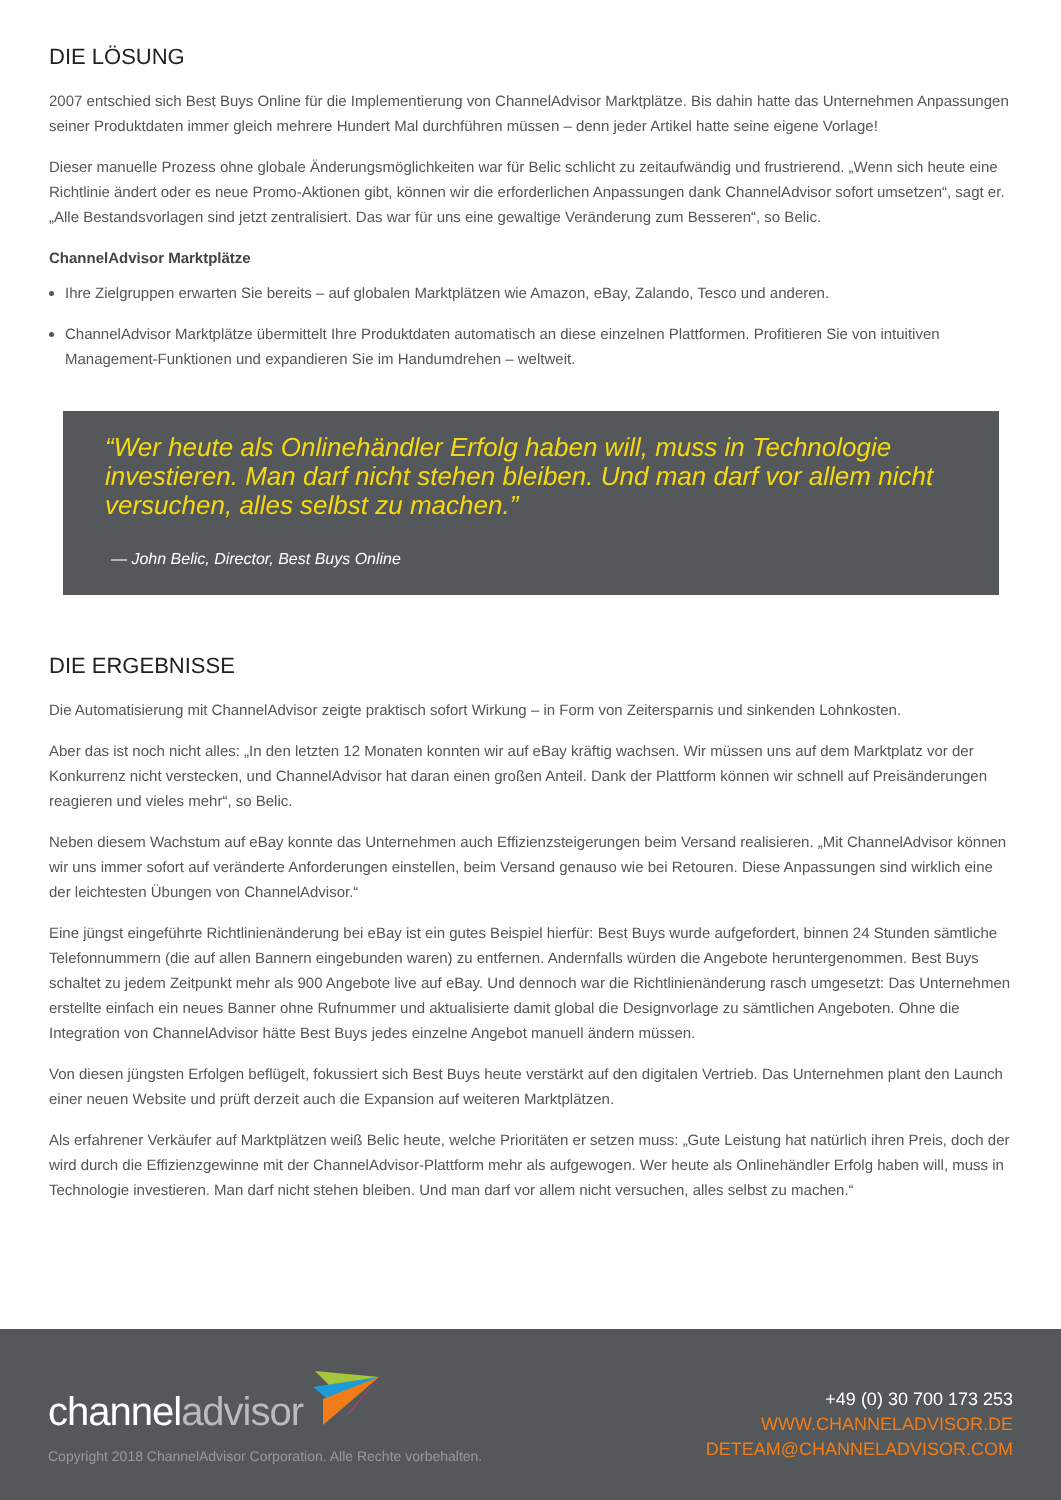DIE LÖSUNG
2007 entschied sich Best Buys Online für die Implementierung von ChannelAdvisor Marktplätze. Bis dahin hatte das Unternehmen Anpassungen seiner Produktdaten immer gleich mehrere Hundert Mal durchführen müssen – denn jeder Artikel hatte seine eigene Vorlage!
Dieser manuelle Prozess ohne globale Änderungsmöglichkeiten war für Belic schlicht zu zeitaufwändig und frustrierend. „Wenn sich heute eine Richtlinie ändert oder es neue Promo-Aktionen gibt, können wir die erforderlichen Anpassungen dank ChannelAdvisor sofort umsetzen“, sagt er. „Alle Bestandsvorlagen sind jetzt zentralisiert. Das war für uns eine gewaltige Veränderung zum Besseren“, so Belic.
ChannelAdvisor Marktplätze
Ihre Zielgruppen erwarten Sie bereits – auf globalen Marktplätzen wie Amazon, eBay, Zalando, Tesco und anderen.
ChannelAdvisor Marktplätze übermittelt Ihre Produktdaten automatisch an diese einzelnen Plattformen. Profitieren Sie von intuitiven Management-Funktionen und expandieren Sie im Handumdrehen – weltweit.
“Wer heute als Onlinehändler Erfolg haben will, muss in Technologie investieren. Man darf nicht stehen bleiben. Und man darf vor allem nicht versuchen, alles selbst zu machen.”
— John Belic, Director, Best Buys Online
DIE ERGEBNISSE
Die Automatisierung mit ChannelAdvisor zeigte praktisch sofort Wirkung – in Form von Zeitersparnis und sinkenden Lohnkosten.
Aber das ist noch nicht alles: „In den letzten 12 Monaten konnten wir auf eBay kräftig wachsen. Wir müssen uns auf dem Marktplatz vor der Konkurrenz nicht verstecken, und ChannelAdvisor hat daran einen großen Anteil. Dank der Plattform können wir schnell auf Preisänderungen reagieren und vieles mehr“, so Belic.
Neben diesem Wachstum auf eBay konnte das Unternehmen auch Effizienzsteigerungen beim Versand realisieren. „Mit ChannelAdvisor können wir uns immer sofort auf veränderte Anforderungen einstellen, beim Versand genauso wie bei Retouren. Diese Anpassungen sind wirklich eine der leichtesten Übungen von ChannelAdvisor.“
Eine jüngst eingeführte Richtlinienänderung bei eBay ist ein gutes Beispiel hierfür: Best Buys wurde aufgefordert, binnen 24 Stunden sämtliche Telefonnummern (die auf allen Bannern eingebunden waren) zu entfernen. Andernfalls würden die Angebote heruntergenommen. Best Buys schaltet zu jedem Zeitpunkt mehr als 900 Angebote live auf eBay. Und dennoch war die Richtlinienänderung rasch umgesetzt: Das Unternehmen erstellte einfach ein neues Banner ohne Rufnummer und aktualisierte damit global die Designvorlage zu sämtlichen Angeboten. Ohne die Integration von ChannelAdvisor hätte Best Buys jedes einzelne Angebot manuell ändern müssen.
Von diesen jüngsten Erfolgen beflügelt, fokussiert sich Best Buys heute verstärkt auf den digitalen Vertrieb. Das Unternehmen plant den Launch einer neuen Website und prüft derzeit auch die Expansion auf weiteren Marktplätzen.
Als erfahrener Verkäufer auf Marktplätzen weiß Belic heute, welche Prioritäten er setzen muss: „Gute Leistung hat natürlich ihren Preis, doch der wird durch die Effizienzgewinne mit der ChannelAdvisor-Plattform mehr als aufgewogen. Wer heute als Onlinehändler Erfolg haben will, muss in Technologie investieren. Man darf nicht stehen bleiben. Und man darf vor allem nicht versuchen, alles selbst zu machen.“
channeladvisor
Copyright 2018 ChannelAdvisor Corporation. Alle Rechte vorbehalten.
+49 (0) 30 700 173 253
WWW.CHANNELADVISOR.DE
DETEAM@CHANNELADVISOR.COM